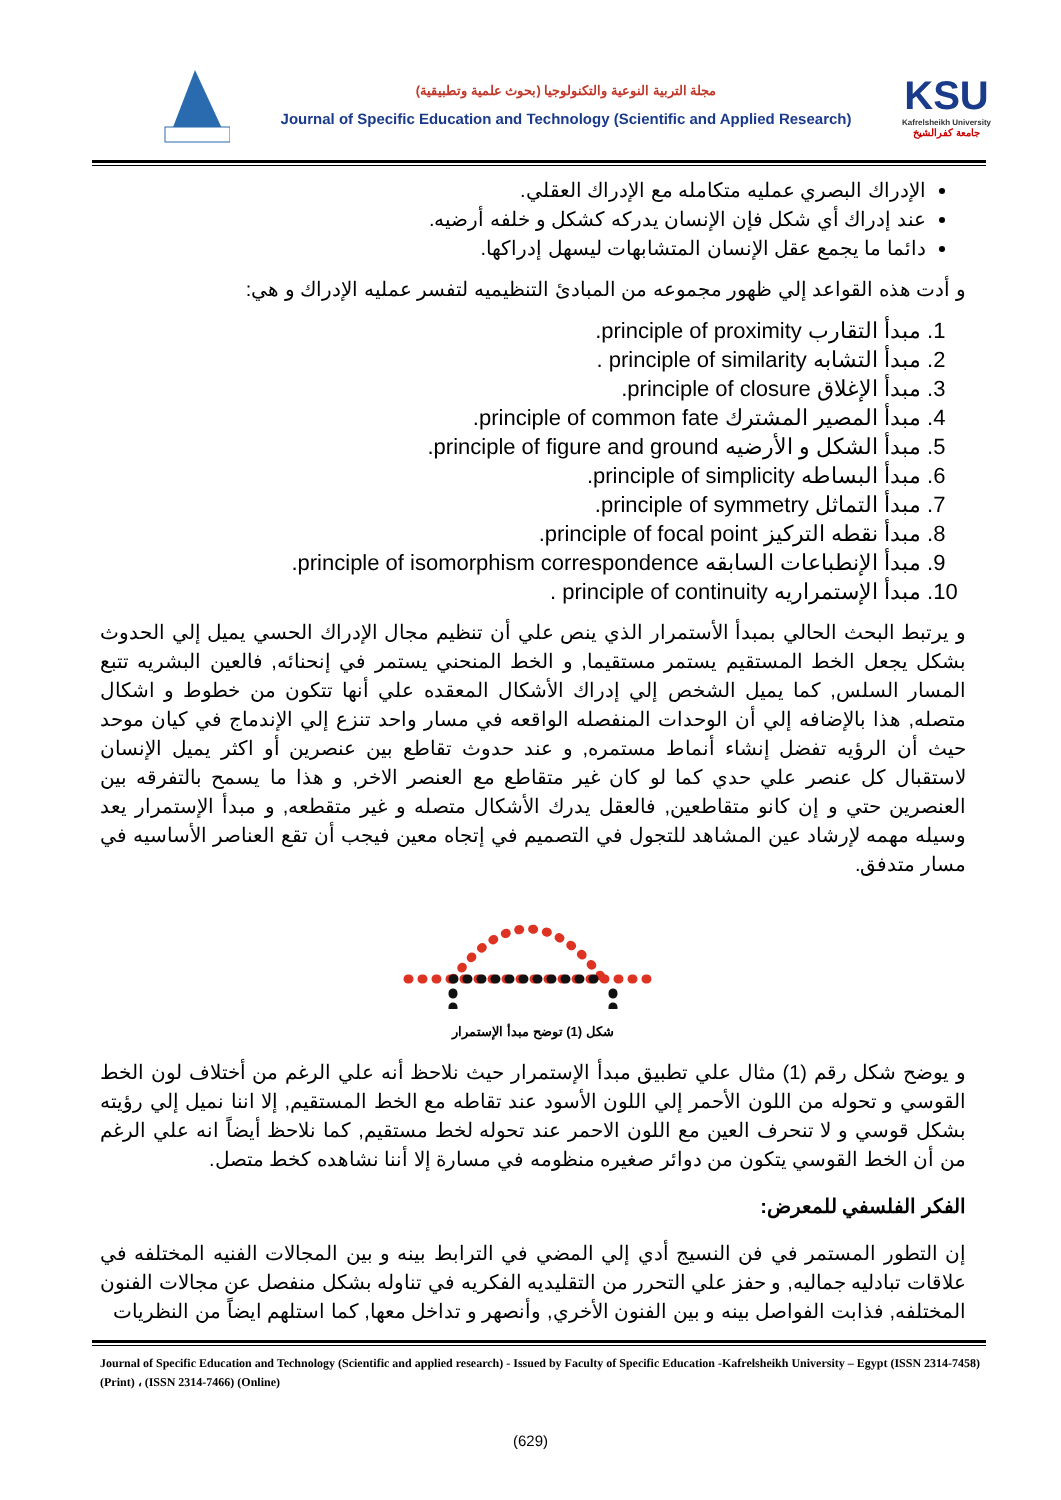مجلة التربية النوعية والتكنولوجيا (بحوث علمية وتطبيقية)
Journal of Specific Education and Technology (Scientific and Applied Research)
KSU
Kafrelsheikh University
جامعة كفرالشيخ
الإدراك البصري عمليه متكامله مع الإدراك العقلي.
عند إدراك أي شكل فإن الإنسان يدركه كشكل و خلفه أرضيه.
دائما ما يجمع عقل الإنسان المتشابهات ليسهل إدراكها.
و أدت هذه القواعد إلي ظهور مجموعه من المبادئ التنظيميه لتفسر عمليه الإدراك و هي:
1. مبدأ التقارب principle of proximity.
2. مبدأ التشابه principle of similarity .
3. مبدأ الإغلاق principle of closure.
4. مبدأ المصير المشترك principle of common fate.
5. مبدأ الشكل و الأرضيه principle of figure and ground.
6. مبدأ البساطه principle of simplicity.
7. مبدأ التماثل principle of symmetry.
8. مبدأ نقطه التركيز principle of focal point.
9. مبدأ الإنطباعات السابقه principle of isomorphism correspondence.
10. مبدأ الإستمراريه principle of continuity .
و يرتبط البحث الحالي بمبدأ الأستمرار الذي ينص علي أن تنظيم مجال الإدراك الحسي يميل إلي الحدوث بشكل يجعل الخط المستقيم يستمر مستقيما, و الخط المنحني يستمر في إنحنائه, فالعين البشريه تتبع المسار السلس, كما يميل الشخص إلي إدراك الأشكال المعقده علي أنها تتكون من خطوط و اشكال متصله, هذا بالإضافه إلي أن الوحدات المنفصله الواقعه في مسار واحد تنزع إلي الإندماج في كيان موحد حيث أن الرؤيه تفضل إنشاء أنماط مستمره, و عند حدوث تقاطع بين عنصرين أو اكثر يميل الإنسان لاستقبال كل عنصر علي حدي كما لو كان غير متقاطع مع العنصر الاخر, و هذا ما يسمح بالتفرقه بين العنصرين حتي و إن كانو متقاطعين, فالعقل يدرك الأشكال متصله و غير متقطعه, و مبدأ الإستمرار يعد وسيله مهمه لإرشاد عين المشاهد للتجول في التصميم في إتجاه معين فيجب أن تقع العناصر الأساسيه في مسار متدفق.
شكل (1) توضح مبدأ الإستمرار
و يوضح شكل رقم (1) مثال علي تطبيق مبدأ الإستمرار حيث نلاحظ أنه علي الرغم من أختلاف لون الخط القوسي و تحوله من اللون الأحمر إلي اللون الأسود عند تقاطه مع الخط المستقيم, إلا اننا نميل إلي رؤيته بشكل قوسي و لا تنحرف العين مع اللون الاحمر عند تحوله لخط مستقيم, كما نلاحظ أيضاً انه علي الرغم من أن الخط القوسي يتكون من دوائر صغيره منظومه في مسارة إلا أننا نشاهده كخط متصل.
الفكر الفلسفي للمعرض:
إن التطور المستمر في فن النسيج أدي إلي المضي في الترابط بينه و بين المجالات الفنيه المختلفه في علاقات تبادليه جماليه, و حفز علي التحرر من التقليديه الفكريه في تناوله بشكل منفصل عن مجالات الفنون المختلفه, فذابت الفواصل بينه و بين الفنون الأخري, وأنصهر و تداخل معها, كما استلهم ايضاً من النظريات
Journal of Specific Education and Technology (Scientific and applied research) - Issued by Faculty of Specific Education -Kafrelsheikh University – Egypt (ISSN 2314-7458) (Print) ، (ISSN 2314-7466) (Online)
(629)